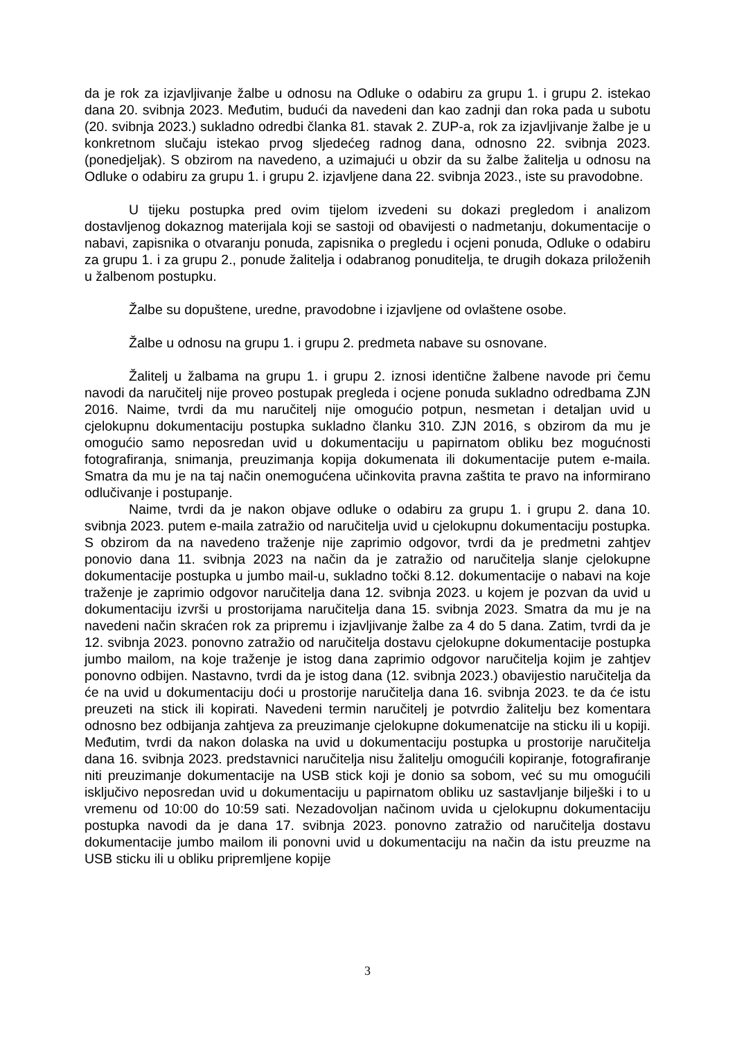da je rok za izjavljivanje žalbe u odnosu na Odluke o odabiru za grupu 1. i grupu 2. istekao dana 20. svibnja 2023. Međutim, budući da navedeni dan kao zadnji dan roka pada u subotu (20. svibnja 2023.) sukladno odredbi članka 81. stavak 2. ZUP-a, rok za izjavljivanje žalbe je u konkretnom slučaju istekao prvog sljedećeg radnog dana, odnosno 22. svibnja 2023. (ponedjeljak). S obzirom na navedeno, a uzimajući u obzir da su žalbe žalitelja u odnosu na Odluke o odabiru za grupu 1. i grupu 2. izjavljene dana 22. svibnja 2023., iste su pravodobne.
U tijeku postupka pred ovim tijelom izvedeni su dokazi pregledom i analizom dostavljenog dokaznog materijala koji se sastoji od obavijesti o nadmetanju, dokumentacije o nabavi, zapisnika o otvaranju ponuda, zapisnika o pregledu i ocjeni ponuda, Odluke o odabiru za grupu 1. i za grupu 2., ponude žalitelja i odabranog ponuditelja, te drugih dokaza priloženih u žalbenom postupku.
Žalbe su dopuštene, uredne, pravodobne i izjavljene od ovlaštene osobe.
Žalbe u odnosu na grupu 1. i grupu 2. predmeta nabave su osnovane.
Žalitelj u žalbama na grupu 1. i grupu 2. iznosi identične žalbene navode pri čemu navodi da naručitelj nije proveo postupak pregleda i ocjene ponuda sukladno odredbama ZJN 2016. Naime, tvrdi da mu naručitelj nije omogućio potpun, nesmetan i detaljan uvid u cjelokupnu dokumentaciju postupka sukladno članku 310. ZJN 2016, s obzirom da mu je omogućio samo neposredan uvid u dokumentaciju u papirnatom obliku bez mogućnosti fotografiranja, snimanja, preuzimanja kopija dokumenata ili dokumentacije putem e-maila. Smatra da mu je na taj način onemogućena učinkovita pravna zaštita te pravo na informirano odlučivanje i postupanje.
Naime, tvrdi da je nakon objave odluke o odabiru za grupu 1. i grupu 2. dana 10. svibnja 2023. putem e-maila zatražio od naručitelja uvid u cjelokupnu dokumentaciju postupka. S obzirom da na navedeno traženje nije zaprimio odgovor, tvrdi da je predmetni zahtjev ponovio dana 11. svibnja 2023 na način da je zatražio od naručitelja slanje cjelokupne dokumentacije postupka u jumbo mail-u, sukladno točki 8.12. dokumentacije o nabavi na koje traženje je zaprimio odgovor naručitelja dana 12. svibnja 2023. u kojem je pozvan da uvid u dokumentaciju izvrši u prostorijama naručitelja dana 15. svibnja 2023. Smatra da mu je na navedeni način skraćen rok za pripremu i izjavljivanje žalbe za 4 do 5 dana. Zatim, tvrdi da je 12. svibnja 2023. ponovno zatražio od naručitelja dostavu cjelokupne dokumentacije postupka jumbo mailom, na koje traženje je istog dana zaprimio odgovor naručitelja kojim je zahtjev ponovno odbijen. Nastavno, tvrdi da je istog dana (12. svibnja 2023.) obavijestio naručitelja da će na uvid u dokumentaciju doći u prostorije naručitelja dana 16. svibnja 2023. te da će istu preuzeti na stick ili kopirati. Navedeni termin naručitelj je potvrdio žalitelju bez komentara odnosno bez odbijanja zahtjeva za preuzimanje cjelokupne dokumenatcije na sticku ili u kopiji. Međutim, tvrdi da nakon dolaska na uvid u dokumentaciju postupka u prostorije naručitelja dana 16. svibnja 2023. predstavnici naručitelja nisu žalitelju omogućili kopiranje, fotografiranje niti preuzimanje dokumentacije na USB stick koji je donio sa sobom, već su mu omogućili isključivo neposredan uvid u dokumentaciju u papirnatom obliku uz sastavljanje bilješki i to u vremenu od 10:00 do 10:59 sati. Nezadovoljan načinom uvida u cjelokupnu dokumentaciju postupka navodi da je dana 17. svibnja 2023. ponovno zatražio od naručitelja dostavu dokumentacije jumbo mailom ili ponovni uvid u dokumentaciju na način da istu preuzme na USB sticku ili u obliku pripremljene kopije
3